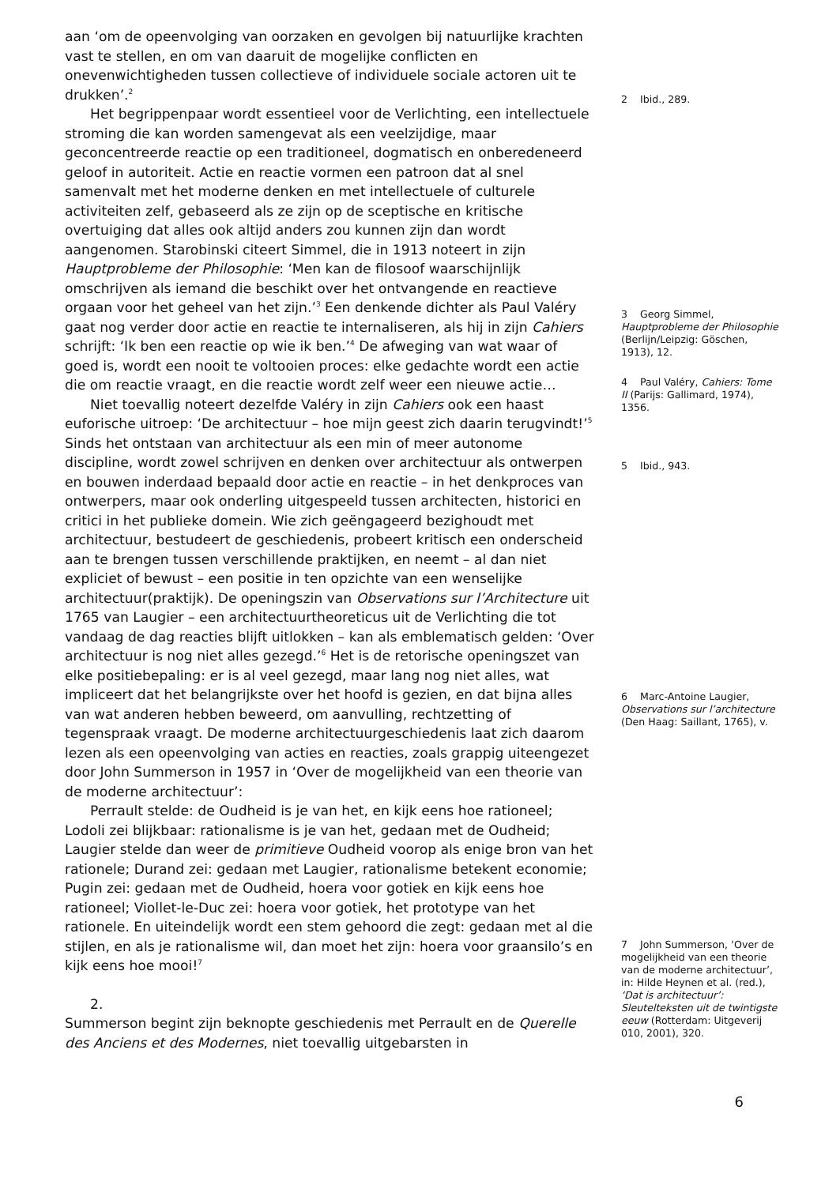aan ‘om de opeenvolging van oorzaken en gevolgen bij natuurlijke krachten vast te stellen, en om van daaruit de mogelijke conflicten en onevenwichtigheden tussen collectieve of individuele sociale actoren uit te drukken’.<sup>2</sup>
Het begrippenpaar wordt essentieel voor de Verlichting, een intellectuele stroming die kan worden samengevat als een veelzijdige, maar geconcentreerde reactie op een traditioneel, dogmatisch en onberedeneerd geloof in autoriteit. Actie en reactie vormen een patroon dat al snel samenvalt met het moderne denken en met intellectuele of culturele activiteiten zelf, gebaseerd als ze zijn op de sceptische en kritische overtuiging dat alles ook altijd anders zou kunnen zijn dan wordt aangenomen. Starobinski citeert Simmel, die in 1913 noteert in zijn Hauptprobleme der Philosophie: ‘Men kan de filosoof waarschijnlijk omschrijven als iemand die beschikt over het ontvangende en reactieve orgaan voor het geheel van het zijn.’<sup>3</sup> Een denkende dichter als Paul Valéry gaat nog verder door actie en reactie te internaliseren, als hij in zijn Cahiers schrijft: ‘Ik ben een reactie op wie ik ben.’<sup>4</sup> De afweging van wat waar of goed is, wordt een nooit te voltooien proces: elke gedachte wordt een actie die om reactie vraagt, en die reactie wordt zelf weer een nieuwe actie…
Niet toevallig noteert dezelfde Valéry in zijn Cahiers ook een haast euforische uitroep: ‘De architectuur – hoe mijn geest zich daarin terugvindt!’<sup>5</sup> Sinds het ontstaan van architectuur als een min of meer autonome discipline, wordt zowel schrijven en denken over architectuur als ontwerpen en bouwen inderdaad bepaald door actie en reactie – in het denkproces van ontwerpers, maar ook onderling uitgespeeld tussen architecten, historici en critici in het publieke domein. Wie zich geëngageerd bezighoudt met architectuur, bestudeert de geschiedenis, probeert kritisch een onderscheid aan te brengen tussen verschillende praktijken, en neemt – al dan niet expliciet of bewust – een positie in ten opzichte van een wenselijke architectuur(praktijk). De openingszin van Observations sur l’Architecture uit 1765 van Laugier – een architectuurtheoreticus uit de Verlichting die tot vandaag de dag reacties blijft uitlokken – kan als emblematisch gelden: ‘Over architectuur is nog niet alles gezegd.’<sup>6</sup> Het is de retorische openingszet van elke positiebepaling: er is al veel gezegd, maar lang nog niet alles, wat impliceert dat het belangrijkste over het hoofd is gezien, en dat bijna alles van wat anderen hebben beweerd, om aanvulling, rechtzetting of tegenspraak vraagt. De moderne architectuurgeschiedenis laat zich daarom lezen als een opeenvolging van acties en reacties, zoals grappig uiteengezet door John Summerson in 1957 in ‘Over de mogelijkheid van een theorie van de moderne architectuur’:
Perrault stelde: de Oudheid is je van het, en kijk eens hoe rationeel; Lodoli zei blijkbaar: rationalisme is je van het, gedaan met de Oudheid; Laugier stelde dan weer de primitieve Oudheid voorop als enige bron van het rationele; Durand zei: gedaan met Laugier, rationalisme betekent economie; Pugin zei: gedaan met de Oudheid, hoera voor gotiek en kijk eens hoe rationeel; Viollet-le-Duc zei: hoera voor gotiek, het prototype van het rationele. En uiteindelijk wordt een stem gehoord die zegt: gedaan met al die stijlen, en als je rationalisme wil, dan moet het zijn: hoera voor graansilo’s en kijk eens hoe mooi!<sup>7</sup>
2.
Summerson begint zijn beknopte geschiedenis met Perrault en de Querelle des Anciens et des Modernes, niet toevallig uitgebarsten in
2 Ibid., 289.
3 Georg Simmel, Hauptprobleme der Philosophie (Berlijn/Leipzig: Göschen, 1913), 12.
4 Paul Valéry, Cahiers: Tome II (Parijs: Gallimard, 1974), 1356.
5 Ibid., 943.
6 Marc-Antoine Laugier, Observations sur l’architecture (Den Haag: Saillant, 1765), v.
7 John Summerson, ‘Over de mogelijkheid van een theorie van de moderne architectuur’, in: Hilde Heynen et al. (red.), ‘Dat is architectuur’: Sleutelteksten uit de twintigste eeuw (Rotterdam: Uitgeverij 010, 2001), 320.
6